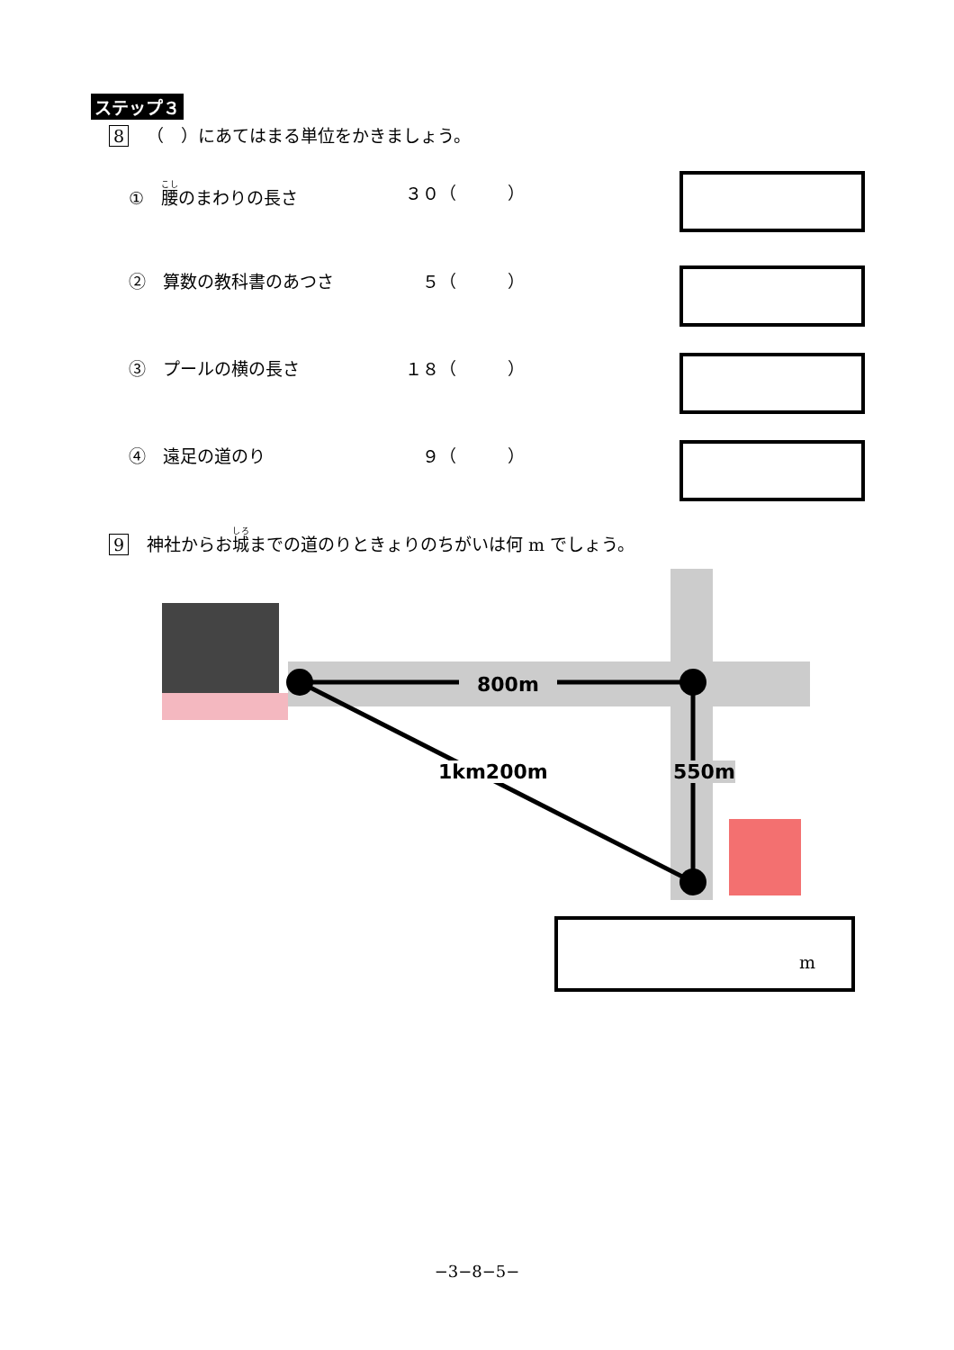ステップ３
8 （　）にあてはまる単位をかきましょう。
①　腰のまわりの長さ ３０（　　　）
②　算数の教科書のあつさ 　５（　　　）
③　プールの横の長さ １８（　　　）
④　遠足の道のり 　９（　　　）
9 神社からお城までの道のりときょりのちがいは何 m でしょう。
800m
1km200m 550m
m
−3−8−5−